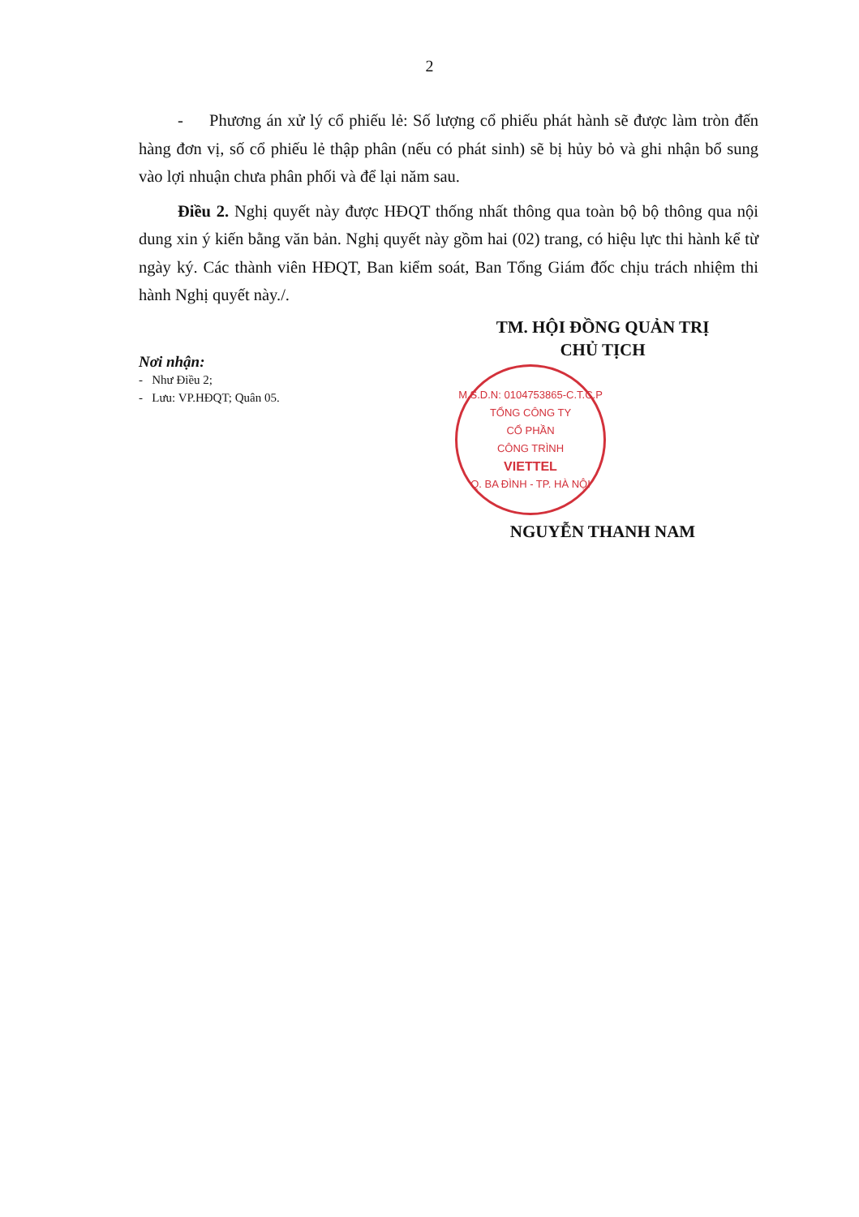2
- Phương án xử lý cổ phiếu lẻ: Số lượng cổ phiếu phát hành sẽ được làm tròn đến hàng đơn vị, số cổ phiếu lẻ thập phân (nếu có phát sinh) sẽ bị hủy bỏ và ghi nhận bổ sung vào lợi nhuận chưa phân phối và để lại năm sau.
Điều 2. Nghị quyết này được HĐQT thống nhất thông qua toàn bộ bộ thông qua nội dung xin ý kiến bằng văn bản. Nghị quyết này gồm hai (02) trang, có hiệu lực thi hành kể từ ngày ký. Các thành viên HĐQT, Ban kiểm soát, Ban Tổng Giám đốc chịu trách nhiệm thi hành Nghị quyết này./.
Nơi nhận:
- Như Điều 2;
- Lưu: VP.HĐQT; Quân 05.
TM. HỘI ĐỒNG QUẢN TRỊ
CHỦ TỊCH
M.S.D.N: 0104753865-C.T.C.P
TỔNG CÔNG TY
CỔ PHẦN
CÔNG TRÌNH
VIETTEL
Q. BA ĐÌNH - TP. HÀ NỘI
NGUYỄN THANH NAM